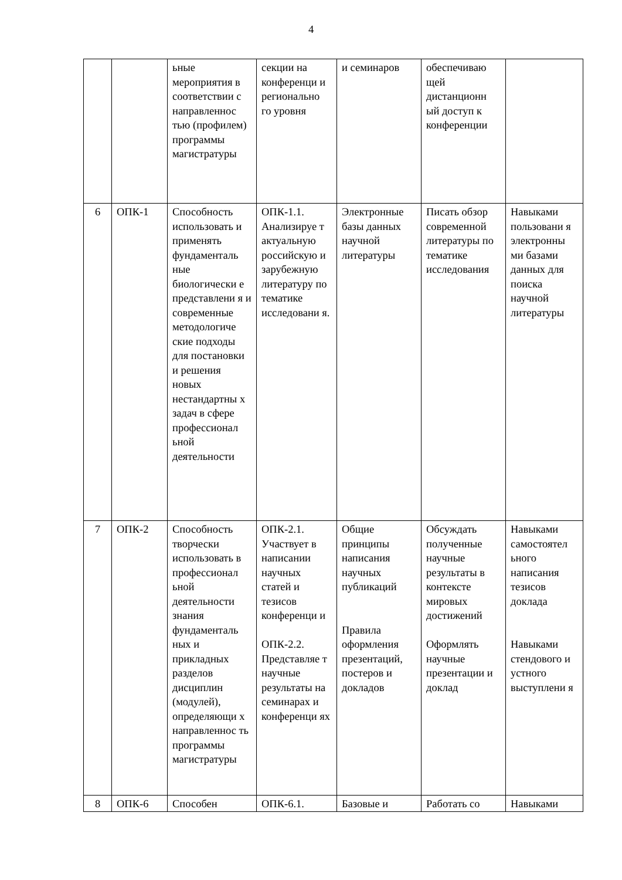4
| | | ьные мероприятия в соответствии с направленнос тью (профилем) программы магистратуры | секции на конференци и регионально го уровня | и семинаров | обеспечиваю щей дистанционн ый доступ к конференции | |
| 6 | ОПК-1 | Способность использовать и применять фундаменталь ные биологически е представлени я и современные методологиче ские подходы для постановки и решения новых нестандартны х задач в сфере профессионал ьной деятельности | ОПК-1.1. Анализируе т актуальную российскую и зарубежную литературу по тематике исследовани я. | Электронные базы данных научной литературы | Писать обзор современной литературы по тематике исследования | Навыками пользовани я электронны ми базами данных для поиска научной литературы |
| 7 | ОПК-2 | Способность творчески использовать в профессионал ьной деятельности знания фундаменталь ных и прикладных разделов дисциплин (модулей), определяющи х направленнос ть программы магистратуры | ОПК-2.1. Участвует в написании научных статей и тезисов конференци и ОПК-2.2. Представляе т научные результаты на семинарах и конференци ях | Общие принципы написания научных публикаций Правила оформления презентаций, постеров и докладов | Обсуждать полученные научные результаты в контексте мировых достижений Оформлять научные презентации и доклад | Навыками самостоятел ьного написания тезисов доклада Навыками стендового и устного выступлени я |
| 8 | ОПК-6 | Способен | ОПК-6.1. | Базовые и | Работать со | Навыками |